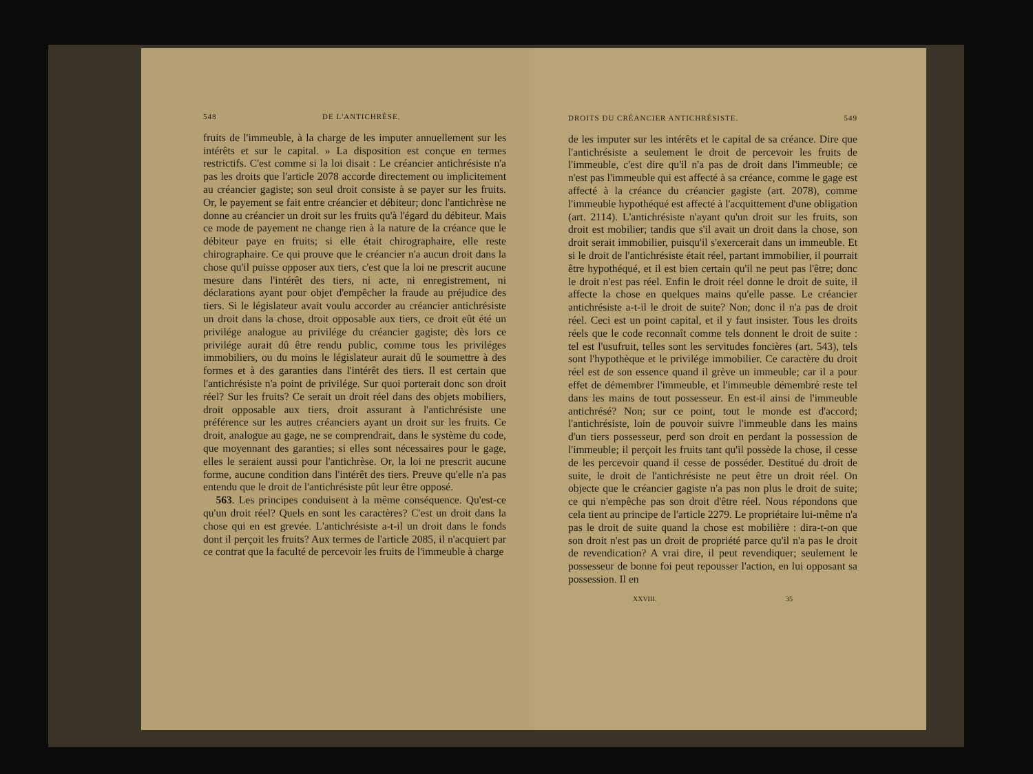548 DE L'ANTICHRÈSE.
fruits de l'immeuble, à la charge de les imputer annuellement sur les intérêts et sur le capital. » La disposition est conçue en termes restrictifs. C'est comme si la loi disait : Le créancier antichrésiste n'a pas les droits que l'article 2078 accorde directement ou implicitement au créancier gagiste; son seul droit consiste à se payer sur les fruits. Or, le payement se fait entre créancier et débiteur; donc l'antichrèse ne donne au créancier un droit sur les fruits qu'à l'égard du débiteur. Mais ce mode de payement ne change rien à la nature de la créance que le débiteur paye en fruits; si elle était chirographaire, elle reste chirographaire. Ce qui prouve que le créancier n'a aucun droit dans la chose qu'il puisse opposer aux tiers, c'est que la loi ne prescrit aucune mesure dans l'intérêt des tiers, ni acte, ni enregistrement, ni déclarations ayant pour objet d'empêcher la fraude au préjudice des tiers. Si le législateur avait voulu accorder au créancier antichrésiste un droit dans la chose, droit opposable aux tiers, ce droit eût été un privilége analogue au privilége du créancier gagiste; dès lors ce privilége aurait dû être rendu public, comme tous les priviléges immobiliers, ou du moins le législateur aurait dû le soumettre à des formes et à des garanties dans l'intérêt des tiers. Il est certain que l'antichrésiste n'a point de privilége. Sur quoi porterait donc son droit réel? Sur les fruits? Ce serait un droit réel dans des objets mobiliers, droit opposable aux tiers, droit assurant à l'antichrésiste une préférence sur les autres créanciers ayant un droit sur les fruits. Ce droit, analogue au gage, ne se comprendrait, dans le système du code, que moyennant des garanties; si elles sont nécessaires pour le gage, elles le seraient aussi pour l'antichrèse. Or, la loi ne prescrit aucune forme, aucune condition dans l'intérêt des tiers. Preuve qu'elle n'a pas entendu que le droit de l'antichrésiste pût leur être opposé.
563. Les principes conduisent à la même conséquence. Qu'est-ce qu'un droit réel? Quels en sont les caractères? C'est un droit dans la chose qui en est grevée. L'antichrésiste a-t-il un droit dans le fonds dont il perçoit les fruits? Aux termes de l'article 2085, il n'acquiert par ce contrat que la faculté de percevoir les fruits de l'immeuble à charge
DROITS DU CRÉANCIER ANTICHRÉSISTE. 549
de les imputer sur les intérêts et le capital de sa créance. Dire que l'antichrésiste a seulement le droit de percevoir les fruits de l'immeuble, c'est dire qu'il n'a pas de droit dans l'immeuble; ce n'est pas l'immeuble qui est affecté à sa créance, comme le gage est affecté à la créance du créancier gagiste (art. 2078), comme l'immeuble hypothéqué est affecté à l'acquittement d'une obligation (art. 2114). L'antichrésiste n'ayant qu'un droit sur les fruits, son droit est mobilier; tandis que s'il avait un droit dans la chose, son droit serait immobilier, puisqu'il s'exercerait dans un immeuble. Et si le droit de l'antichrésiste était réel, partant immobilier, il pourrait être hypothéqué, et il est bien certain qu'il ne peut pas l'être; donc le droit n'est pas réel. Enfin le droit réel donne le droit de suite, il affecte la chose en quelques mains qu'elle passe. Le créancier antichrésiste a-t-il le droit de suite? Non; donc il n'a pas de droit réel. Ceci est un point capital, et il y faut insister. Tous les droits réels que le code reconnaît comme tels donnent le droit de suite : tel est l'usufruit, telles sont les servitudes foncières (art. 543), tels sont l'hypothèque et le privilége immobilier. Ce caractère du droit réel est de son essence quand il grève un immeuble; car il a pour effet de démembrer l'immeuble, et l'immeuble démembré reste tel dans les mains de tout possesseur. En est-il ainsi de l'immeuble antichrésé? Non; sur ce point, tout le monde est d'accord; l'antichrésiste, loin de pouvoir suivre l'immeuble dans les mains d'un tiers possesseur, perd son droit en perdant la possession de l'immeuble; il perçoit les fruits tant qu'il possède la chose, il cesse de les percevoir quand il cesse de posséder. Destitué du droit de suite, le droit de l'antichrésiste ne peut être un droit réel. On objecte que le créancier gagiste n'a pas non plus le droit de suite; ce qui n'empêche pas son droit d'être réel. Nous répondons que cela tient au principe de l'article 2279. Le propriétaire lui-même n'a pas le droit de suite quand la chose est mobilière : dira-t-on que son droit n'est pas un droit de propriété parce qu'il n'a pas le droit de revendication? A vrai dire, il peut revendiquer; seulement le possesseur de bonne foi peut repousser l'action, en lui opposant sa possession. Il en
XXVIII. 35